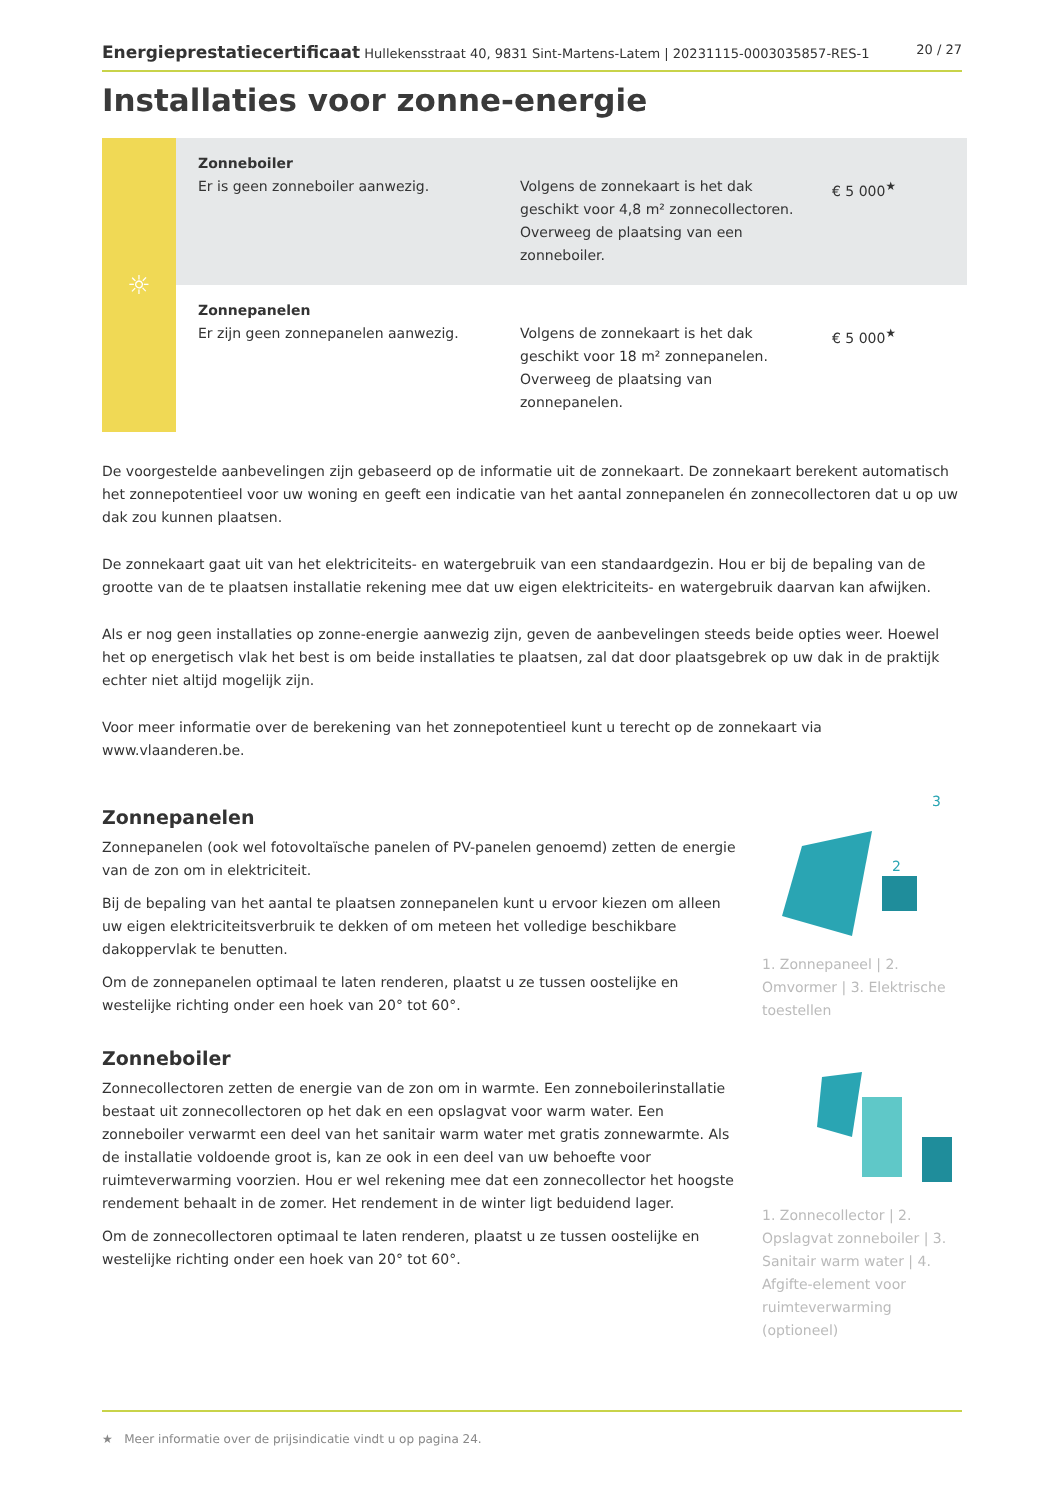Energieprestatiecertificaat Hullekensstraat 40, 9831 Sint-Martens-Latem | 20231115-0003035857-RES-1 20 / 27
Installaties voor zonne-energie
| ☼ | Zonneboiler Er is geen zonneboiler aanwezig. | Volgens de zonnekaart is het dak geschikt voor 4,8 m² zonnecollectoren. Overweeg de plaatsing van een zonneboiler. | € 5 000<sup>★</sup> |
| | Zonnepanelen Er zijn geen zonnepanelen aanwezig. | Volgens de zonnekaart is het dak geschikt voor 18 m² zonnepanelen. Overweeg de plaatsing van zonnepanelen. | € 5 000<sup>★</sup> |
De voorgestelde aanbevelingen zijn gebaseerd op de informatie uit de zonnekaart. De zonnekaart berekent automatisch het zonnepotentieel voor uw woning en geeft een indicatie van het aantal zonnepanelen én zonnecollectoren dat u op uw dak zou kunnen plaatsen.
De zonnekaart gaat uit van het elektriciteits- en watergebruik van een standaardgezin. Hou er bij de bepaling van de grootte van de te plaatsen installatie rekening mee dat uw eigen elektriciteits- en watergebruik daarvan kan afwijken.
Als er nog geen installaties op zonne-energie aanwezig zijn, geven de aanbevelingen steeds beide opties weer. Hoewel het op energetisch vlak het best is om beide installaties te plaatsen, zal dat door plaatsgebrek op uw dak in de praktijk echter niet altijd mogelijk zijn.
Voor meer informatie over de berekening van het zonnepotentieel kunt u terecht op de zonnekaart via www.vlaanderen.be.
Zonnepanelen
Zonnepanelen (ook wel fotovoltaïsche panelen of PV-panelen genoemd) zetten de energie van de zon om in elektriciteit.
Bij de bepaling van het aantal te plaatsen zonnepanelen kunt u ervoor kiezen om alleen uw eigen elektriciteitsverbruik te dekken of om meteen het volledige beschikbare dakoppervlak te benutten.
Om de zonnepanelen optimaal te laten renderen, plaatst u ze tussen oostelijke en westelijke richting onder een hoek van 20° tot 60°.
3
2
1. Zonnepaneel | 2. Omvormer | 3. Elektrische toestellen
Zonneboiler
Zonnecollectoren zetten de energie van de zon om in warmte. Een zonneboilerinstallatie bestaat uit zonnecollectoren op het dak en een opslagvat voor warm water. Een zonneboiler verwarmt een deel van het sanitair warm water met gratis zonnewarmte. Als de installatie voldoende groot is, kan ze ook in een deel van uw behoefte voor ruimteverwarming voorzien. Hou er wel rekening mee dat een zonnecollector het hoogste rendement behaalt in de zomer. Het rendement in de winter ligt beduidend lager.
Om de zonnecollectoren optimaal te laten renderen, plaatst u ze tussen oostelijke en westelijke richting onder een hoek van 20° tot 60°.
1. Zonnecollector | 2. Opslagvat zonneboiler | 3. Sanitair warm water | 4. Afgifte-element voor ruimteverwarming (optioneel)
★ Meer informatie over de prijsindicatie vindt u op pagina 24.